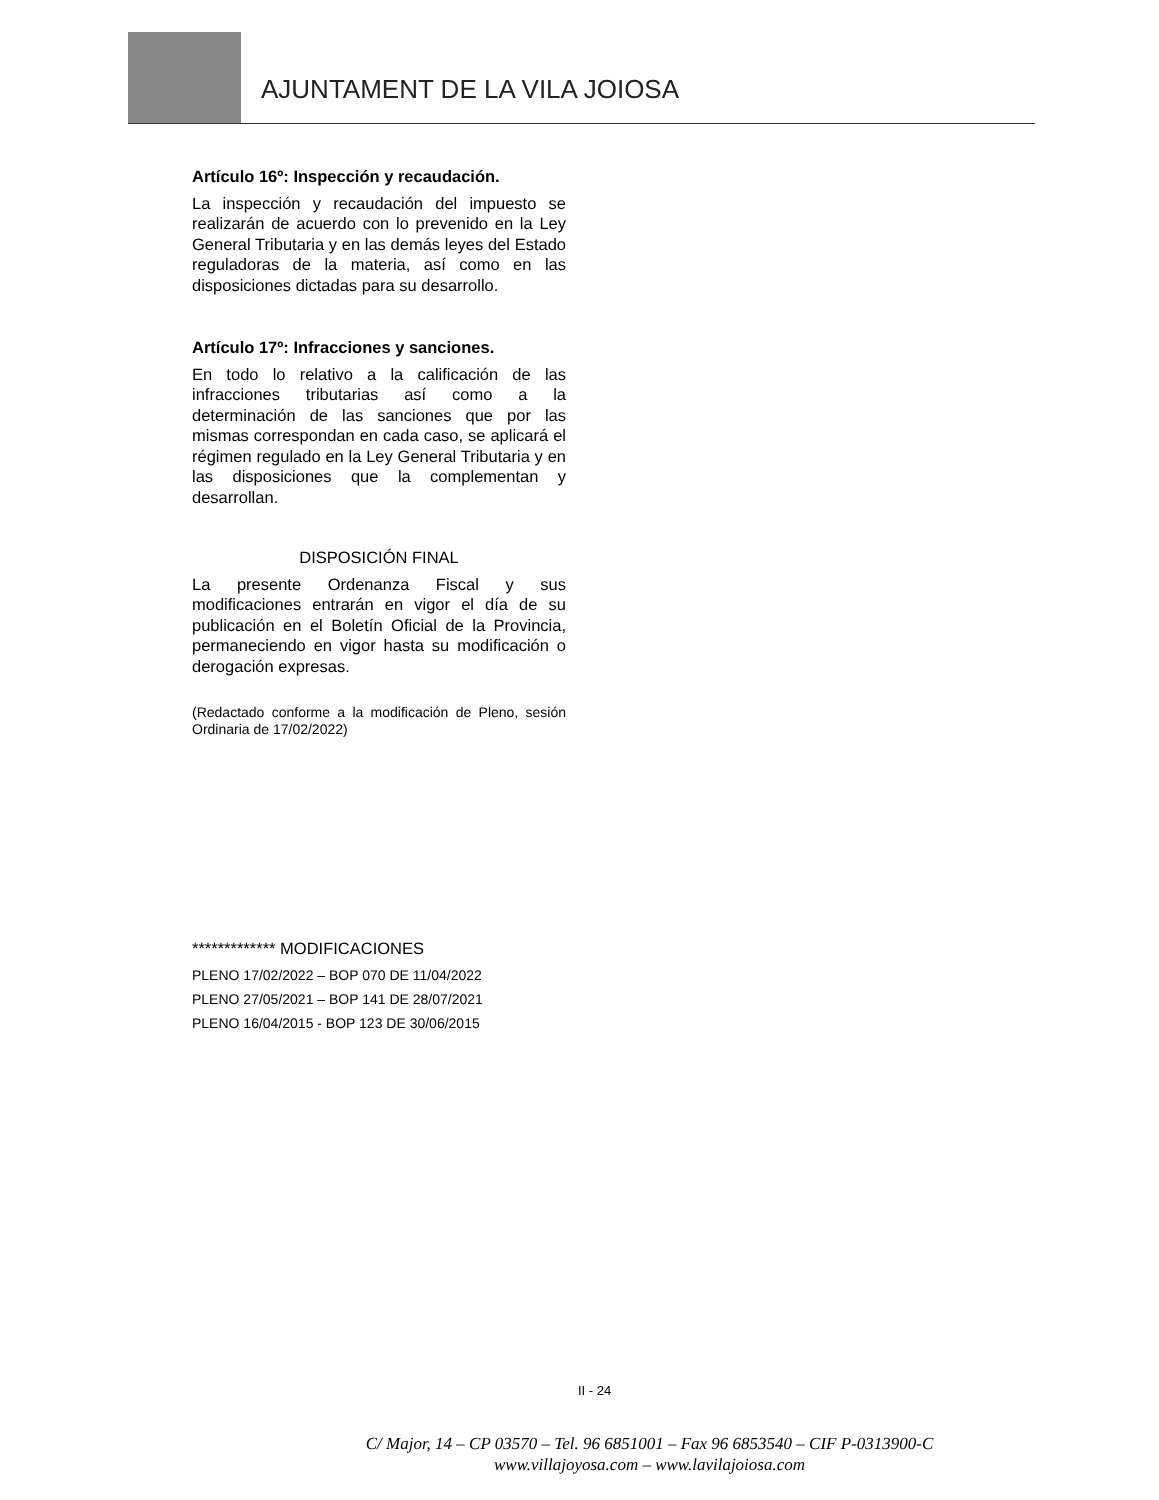AJUNTAMENT DE LA VILA JOIOSA
Artículo 16º: Inspección y recaudación.
La inspección y recaudación del impuesto se realizarán de acuerdo con lo prevenido en la Ley General Tributaria y en las demás leyes del Estado reguladoras de la materia, así como en las disposiciones dictadas para su desarrollo.
Artículo 17º: Infracciones y sanciones.
En todo lo relativo a la calificación de las infracciones tributarias así como a la determinación de las sanciones que por las mismas correspondan en cada caso, se aplicará el régimen regulado en la Ley General Tributaria y en las disposiciones que la complementan y desarrollan.
DISPOSICIÓN FINAL
La presente Ordenanza Fiscal y sus modificaciones entrarán en vigor el día de su publicación en el Boletín Oficial de la Provincia, permaneciendo en vigor hasta su modificación o derogación expresas.
(Redactado conforme a la modificación de Pleno, sesión Ordinaria de 17/02/2022)
************* MODIFICACIONES
PLENO 17/02/2022 – BOP 070 DE 11/04/2022
PLENO 27/05/2021 – BOP 141 DE 28/07/2021
PLENO 16/04/2015 - BOP 123 DE 30/06/2015
II - 24
C/ Major, 14 – CP 03570 – Tel. 96 6851001 – Fax 96 6853540 – CIF P-0313900-C
www.villajoyosa.com – www.lavilajoiosa.com